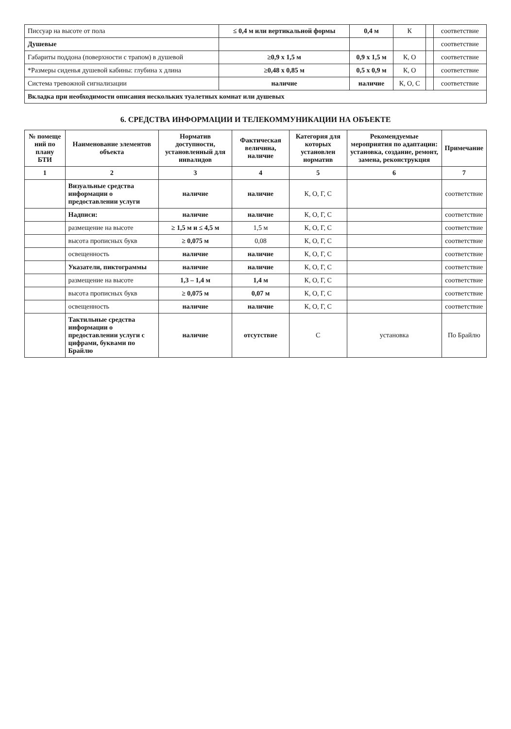| Писсуар на высоте от пола | ≤ 0,4 м или вертикальной формы | 0,4 м | К | | соответствие |
| Душевые | | | | | соответствие |
| Габариты поддона (поверхности с трапом) в душевой | ≥0,9 х 1,5 м | 0,9 х 1,5 м | К, О | | соответствие |
| *Размеры сиденья душевой кабины: глубина х длина | ≥0,48 х 0,85 м | 0,5 х 0,9 м | К, О | | соответствие |
| Система тревожной сигнализации | наличие | наличие | К, О, С | | соответствие |
| Вкладка при необходимости описания нескольких туалетных комнат или душевых | | | | | |
6. СРЕДСТВА ИНФОРМАЦИИ И ТЕЛЕКОММУНИКАЦИИ НА ОБЪЕКТЕ
| № помеще ний по плану БТИ | Наименование элементов объекта | Норматив доступности, установленный для инвалидов | Фактическая величина, наличие | Категория для которых установлен норматив | Рекомендуемые мероприятия по адаптации: установка, создание, ремонт, замена, реконструкция | Примечание |
| --- | --- | --- | --- | --- | --- | --- |
| 1 | 2 | 3 | 4 | 5 | 6 | 7 |
| | Визуальные средства информации о предоставлении услуги | наличие | наличие | К, О, Г, С | | соответствие |
| | Надписи: | наличие | наличие | К, О, Г, С | | соответствие |
| | размещение на высоте | ≥ 1,5 м и ≤ 4,5 м | 1,5 м | К, О, Г, С | | соответствие |
| | высота прописных букв | ≥ 0,075 м | 0,08 | К, О, Г, С | | соответствие |
| | освещенность | наличие | наличие | К, О, Г, С | | соответствие |
| | Указатели, пиктограммы | наличие | наличие | К, О, Г, С | | соответствие |
| | размещение на высоте | 1,3 – 1,4 м | 1,4 м | К, О, Г, С | | соответствие |
| | высота прописных букв | ≥ 0,075 м | 0,07 м | К, О, Г, С | | соответствие |
| | освещенность | наличие | наличие | К, О, Г, С | | соответствие |
| | Тактильные средства информации о предоставлении услуги с цифрами, буквами по Брайлю | наличие | отсутствие | С | установка | По Брайлю |